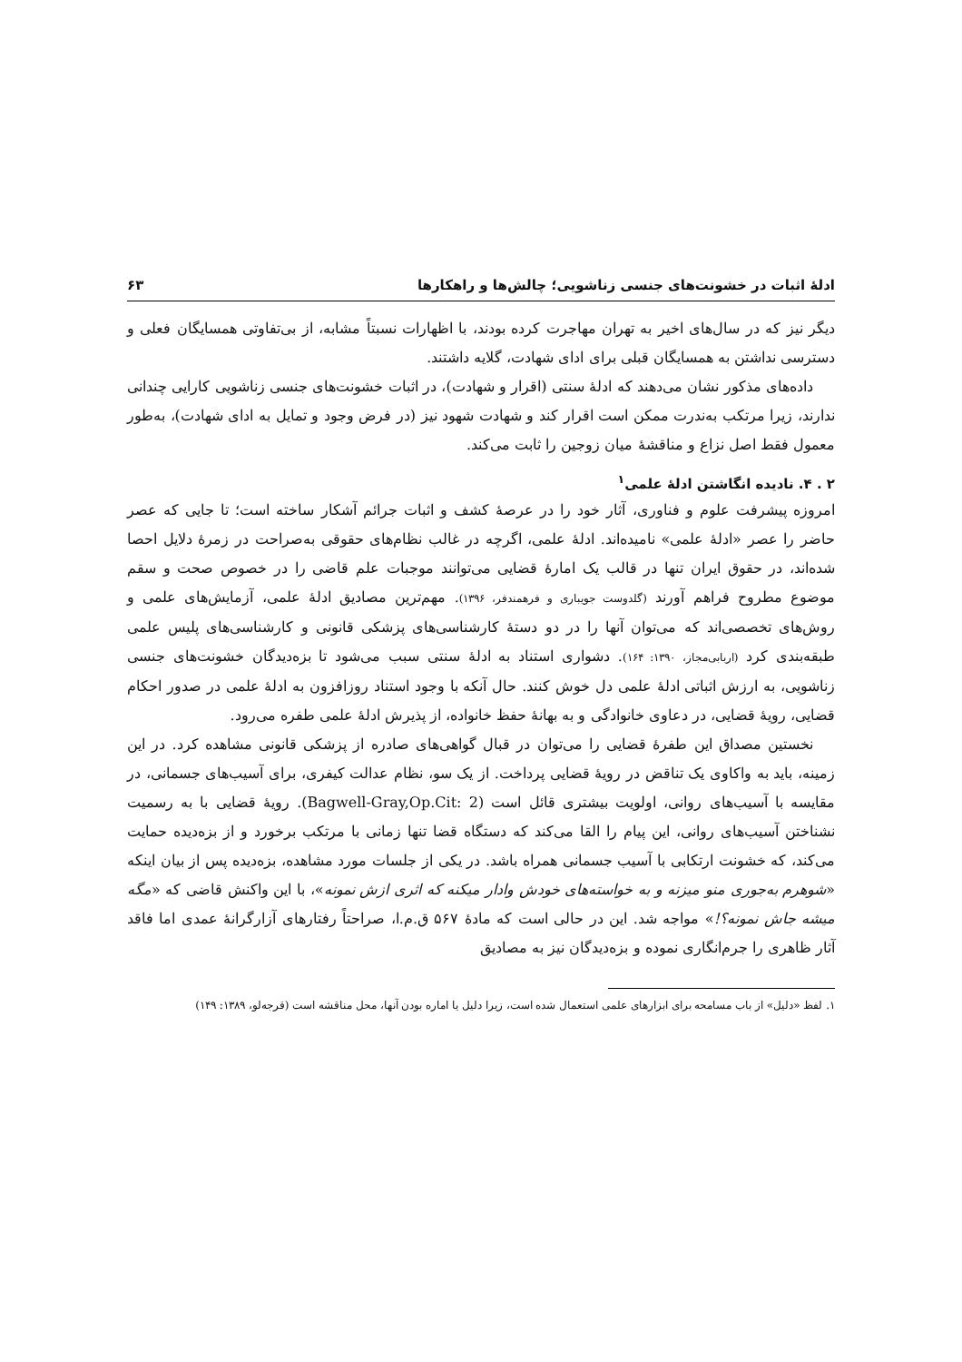ادلهٔ اثبات در خشونت‌های جنسی زناشویی؛ چالش‌ها و راهکارها ۶۳
دیگر نیز که در سال‌های اخیر به تهران مهاجرت کرده بودند، با اظهارات نسبتاً مشابه، از بی‌تفاوتی همسایگان فعلی و دسترسی نداشتن به همسایگان قبلی برای ادای شهادت، گلایه داشتند.
داده‌های مذکور نشان می‌دهند که ادلهٔ سنتی (اقرار و شهادت)، در اثبات خشونت‌های جنسی زناشویی کارایی چندانی ندارند، زیرا مرتکب به‌ندرت ممکن است اقرار کند و شهادت شهود نیز (در فرض وجود و تمایل به ادای شهادت)، به‌طور معمول فقط اصل نزاع و مناقشهٔ میان زوجین را ثابت می‌کند.
۲ . ۴. نادیده انگاشتن ادلهٔ علمی<sup>۱</sup>
امروزه پیشرفت علوم و فناوری، آثار خود را در عرصهٔ کشف و اثبات جرائم آشکار ساخته است؛ تا جایی که عصر حاضر را عصر «ادلهٔ علمی» نامیده‌اند. ادلهٔ علمی، اگرچه در غالب نظام‌های حقوقی به‌صراحت در زمرهٔ دلایل احصا شده‌اند، در حقوق ایران تنها در قالب یک امارهٔ قضایی می‌توانند موجبات علم قاضی را در خصوص صحت و سقم موضوع مطروح فراهم آورند (گلدوست جویباری و فرهمندفر، ۱۳۹۶). مهم‌ترین مصادیق ادلهٔ علمی، آزمایش‌های علمی و روش‌های تخصصی‌اند که می‌توان آنها را در دو دستهٔ کارشناسی‌های پزشکی قانونی و کارشناسی‌های پلیس علمی طبقه‌بندی کرد (اربابی‌مجاز، ۱۳۹۰: ۱۶۴). دشواری استناد به ادلهٔ سنتی سبب می‌شود تا بزه‌دیدگان خشونت‌های جنسی زناشویی، به ارزش اثباتی ادلهٔ علمی دل خوش کنند. حال آنکه با وجود استناد روزافزون به ادلهٔ علمی در صدور احکام قضایی، رویهٔ قضایی، در دعاوی خانوادگی و به بهانهٔ حفظ خانواده، از پذیرش ادلهٔ علمی طفره می‌رود.
نخستین مصداق این طفرهٔ قضایی را می‌توان در قبال گواهی‌های صادره از پزشکی قانونی مشاهده کرد. در این زمینه، باید به واکاوی یک تناقض در رویهٔ قضایی پرداخت. از یک سو، نظام عدالت کیفری، برای آسیب‌های جسمانی، در مقایسه با آسیب‌های روانی، اولویت بیشتری قائل است (Bagwell-Gray,Op.Cit: 2). رویهٔ قضایی با به رسمیت نشناختن آسیب‌های روانی، این پیام را القا می‌کند که دستگاه قضا تنها زمانی با مرتکب برخورد و از بزه‌دیده حمایت می‌کند، که خشونت ارتکابی با آسیب جسمانی همراه باشد. در یکی از جلسات مورد مشاهده، بزه‌دیده پس از بیان اینکه «شوهرم به‌جوری منو میزنه و به خواسته‌های خودش وادار میکنه که اثری ازش نمونه»، با این واکنش قاضی که «مگه میشه جاش نمونه؟!» مواجه شد. این در حالی است که مادهٔ ۵۶۷ ق.م.ا، صراحتاً رفتارهای آزارگرانهٔ عمدی اما فاقد آثار ظاهری را جرم‌انگاری نموده و بزه‌دیدگان نیز به مصادیق
۱. لفظ «دلیل» از باب مسامحه برای ابزارهای علمی استعمال شده است، زیرا دلیل یا اماره بودن آنها، محل مناقشه است (قرجه‌لو، ۱۳۸۹: ۱۴۹)